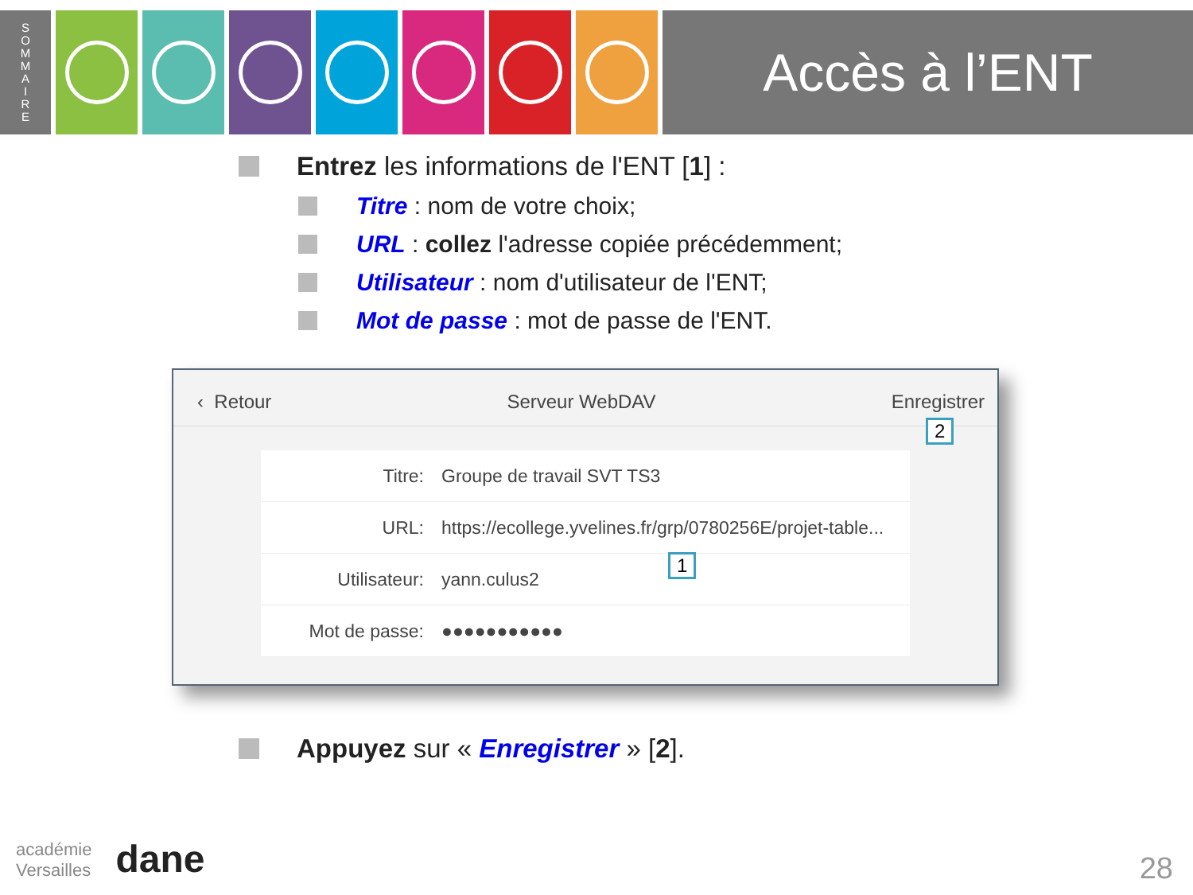S
O
M
M
A
I
R
E
Accès à l’ENT
Entrez les informations de l'ENT [1] :
Titre : nom de votre choix;
URL : collez l'adresse copiée précédemment;
Utilisateur : nom d'utilisateur de l'ENT;
Mot de passe : mot de passe de l'ENT.
‹ Retour Serveur WebDAV Enregistrer
Titre: Groupe de travail SVT TS3
URL: https://ecollege.yvelines.fr/grp/0780256E/projet-table...
Utilisateur: yann.culus2
Mot de passe: ●●●●●●●●●●●
2
1
Appuyez sur « Enregistrer » [2].
académie
Versailles dane
28